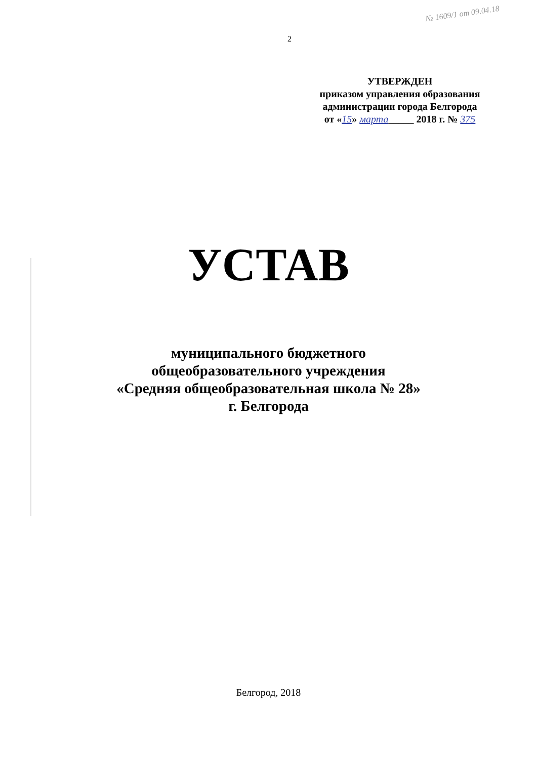2
№ 1609/1 от 09.04.18
УТВЕРЖДЕН
приказом управления образования
администрации города Белгорода
от «15» марта_____ 2018 г. № 375
УСТАВ
муниципального бюджетного
общеобразовательного учреждения
«Средняя общеобразовательная школа № 28»
г. Белгорода
Белгород, 2018